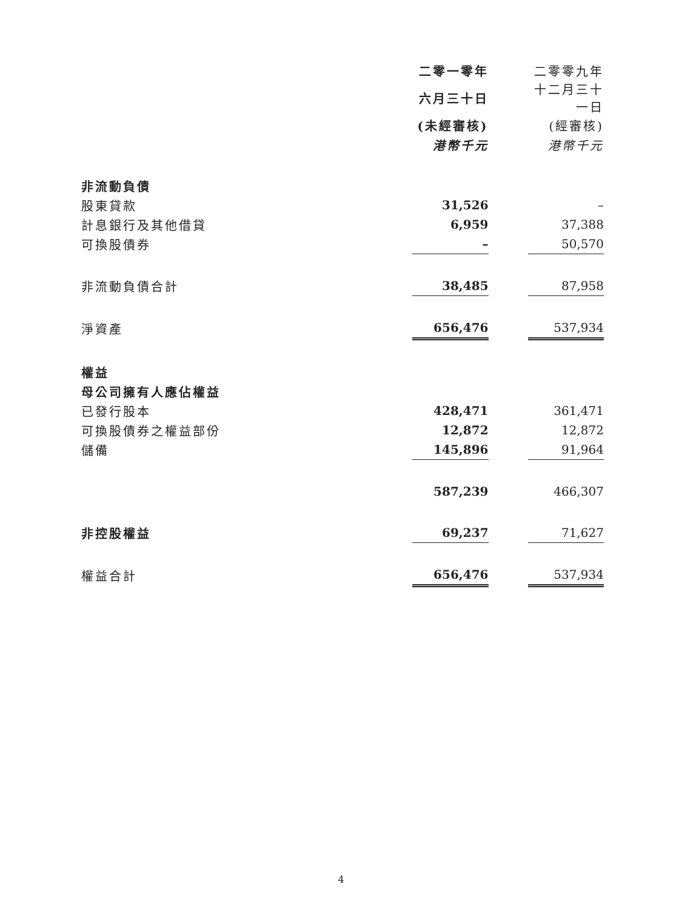| | 二零一零年 | | 二零零九年 |
| | 六月三十日 | | 十二月三十一日 |
| | (未經審核) | | (經審核) |
| | 港幣千元 | | 港幣千元 |
| 非流動負債 | | | |
| 股東貸款 | 31,526 | | – |
| 計息銀行及其他借貸 | 6,959 | | 37,388 |
| 可換股債券 | – | | 50,570 |
| 非流動負債合計 | 38,485 | | 87,958 |
| 淨資產 | 656,476 | | 537,934 |
| 權益 | | | |
| 母公司擁有人應佔權益 | | | |
| 已發行股本 | 428,471 | | 361,471 |
| 可換股債券之權益部份 | 12,872 | | 12,872 |
| 儲備 | 145,896 | | 91,964 |
| | 587,239 | | 466,307 |
| 非控股權益 | 69,237 | | 71,627 |
| 權益合計 | 656,476 | | 537,934 |
4